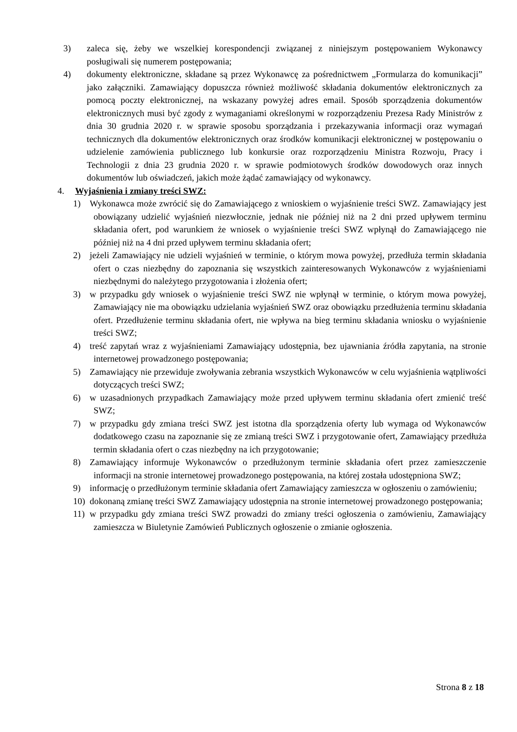3) zaleca się, żeby we wszelkiej korespondencji związanej z niniejszym postępowaniem Wykonawcy posługiwali się numerem postępowania;
4) dokumenty elektroniczne, składane są przez Wykonawcę za pośrednictwem „Formularza do komunikacji” jako załączniki. Zamawiający dopuszcza również możliwość składania dokumentów elektronicznych za pomocą poczty elektronicznej, na wskazany powyżej adres email. Sposób sporządzenia dokumentów elektronicznych musi być zgody z wymaganiami określonymi w rozporządzeniu Prezesa Rady Ministrów z dnia 30 grudnia 2020 r. w sprawie sposobu sporządzania i przekazywania informacji oraz wymagań technicznych dla dokumentów elektronicznych oraz środków komunikacji elektronicznej w postępowaniu o udzielenie zamówienia publicznego lub konkursie oraz rozporządzeniu Ministra Rozwoju, Pracy i Technologii z dnia 23 grudnia 2020 r. w sprawie podmiotowych środków dowodowych oraz innych dokumentów lub oświadczeń, jakich może żądać zamawiający od wykonawcy.
4. Wyjaśnienia i zmiany treści SWZ:
1) Wykonawca może zwrócić się do Zamawiającego z wnioskiem o wyjaśnienie treści SWZ. Zamawiający jest obowiązany udzielić wyjaśnień niezwłocznie, jednak nie później niż na 2 dni przed upływem terminu składania ofert, pod warunkiem że wniosek o wyjaśnienie treści SWZ wpłynął do Zamawiającego nie później niż na 4 dni przed upływem terminu składania ofert;
2) jeżeli Zamawiający nie udzieli wyjaśnień w terminie, o którym mowa powyżej, przedłuża termin składania ofert o czas niezbędny do zapoznania się wszystkich zainteresowanych Wykonawców z wyjaśnieniami niezbędnymi do należytego przygotowania i złożenia ofert;
3) w przypadku gdy wniosek o wyjaśnienie treści SWZ nie wpłynął w terminie, o którym mowa powyżej, Zamawiający nie ma obowiązku udzielania wyjaśnień SWZ oraz obowiązku przedłużenia terminu składania ofert. Przedłużenie terminu składania ofert, nie wpływa na bieg terminu składania wniosku o wyjaśnienie treści SWZ;
4) treść zapytań wraz z wyjaśnieniami Zamawiający udostępnia, bez ujawniania źródła zapytania, na stronie internetowej prowadzonego postępowania;
5) Zamawiający nie przewiduje zwoływania zebrania wszystkich Wykonawców w celu wyjaśnienia wątpliwości dotyczących treści SWZ;
6) w uzasadnionych przypadkach Zamawiający może przed upływem terminu składania ofert zmienić treść SWZ;
7) w przypadku gdy zmiana treści SWZ jest istotna dla sporządzenia oferty lub wymaga od Wykonawców dodatkowego czasu na zapoznanie się ze zmianą treści SWZ i przygotowanie ofert, Zamawiający przedłuża termin składania ofert o czas niezbędny na ich przygotowanie;
8) Zamawiający informuje Wykonawców o przedłużonym terminie składania ofert przez zamieszczenie informacji na stronie internetowej prowadzonego postępowania, na której została udostępniona SWZ;
9) informację o przedłużonym terminie składania ofert Zamawiający zamieszcza w ogłoszeniu o zamówieniu;
10) dokonaną zmianę treści SWZ Zamawiający udostępnia na stronie internetowej prowadzonego postępowania;
11) w przypadku gdy zmiana treści SWZ prowadzi do zmiany treści ogłoszenia o zamówieniu, Zamawiający zamieszcza w Biuletynie Zamówień Publicznych ogłoszenie o zmianie ogłoszenia.
Strona 8 z 18